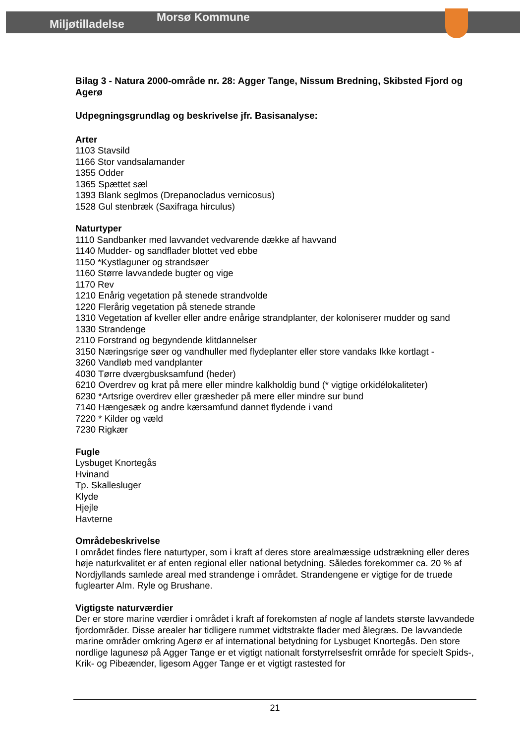Miljøtilladelse Morsø Kommune
Bilag 3 - Natura 2000-område nr. 28: Agger Tange, Nissum Bredning, Skibsted Fjord og Agerø
Udpegningsgrundlag og beskrivelse jfr. Basisanalyse:
Arter
1103 Stavsild
1166 Stor vandsalamander
1355 Odder
1365 Spættet sæl
1393 Blank seglmos (Drepanocladus vernicosus)
1528 Gul stenbræk (Saxifraga hirculus)
Naturtyper
1110 Sandbanker med lavvandet vedvarende dække af havvand
1140 Mudder- og sandflader blottet ved ebbe
1150 *Kystlaguner og strandsøer
1160 Større lavvandede bugter og vige
1170 Rev
1210 Enårig vegetation på stenede strandvolde
1220 Flerårig vegetation på stenede strande
1310 Vegetation af kveller eller andre enårige strandplanter, der koloniserer mudder og sand
1330 Strandenge
2110 Forstrand og begyndende klitdannelser
3150 Næringsrige søer og vandhuller med flydeplanter eller store vandaks Ikke kortlagt -
3260 Vandløb med vandplanter
4030 Tørre dværgbusksamfund (heder)
6210 Overdrev og krat på mere eller mindre kalkholdig bund (* vigtige orkidélokaliteter)
6230 *Artsrige overdrev eller græsheder på mere eller mindre sur bund
7140 Hængesæk og andre kærsamfund dannet flydende i vand
7220 * Kilder og væld
7230 Rigkær
Fugle
Lysbuget Knortegås
Hvinand
Tp. Skallesluger
Klyde
Hjejle
Havterne
Områdebeskrivelse
I området findes flere naturtyper, som i kraft af deres store arealmæssige udstrækning eller deres høje naturkvalitet er af enten regional eller national betydning. Således forekommer ca. 20 % af Nordjyllands samlede areal med strandenge i området. Strandengene er vigtige for de truede fuglearter Alm. Ryle og Brushane.
Vigtigste naturværdier
Der er store marine værdier i området i kraft af forekomsten af nogle af landets største lavvandede fjordområder. Disse arealer har tidligere rummet vidtstrakte flader med ålegræs. De lavvandede marine områder omkring Agerø er af international betydning for Lysbuget Knortegås. Den store nordlige lagunesø på Agger Tange er et vigtigt nationalt forstyrrelsesfrit område for specielt Spids-, Krik- og Pibeænder, ligesom Agger Tange er et vigtigt rastested for
21